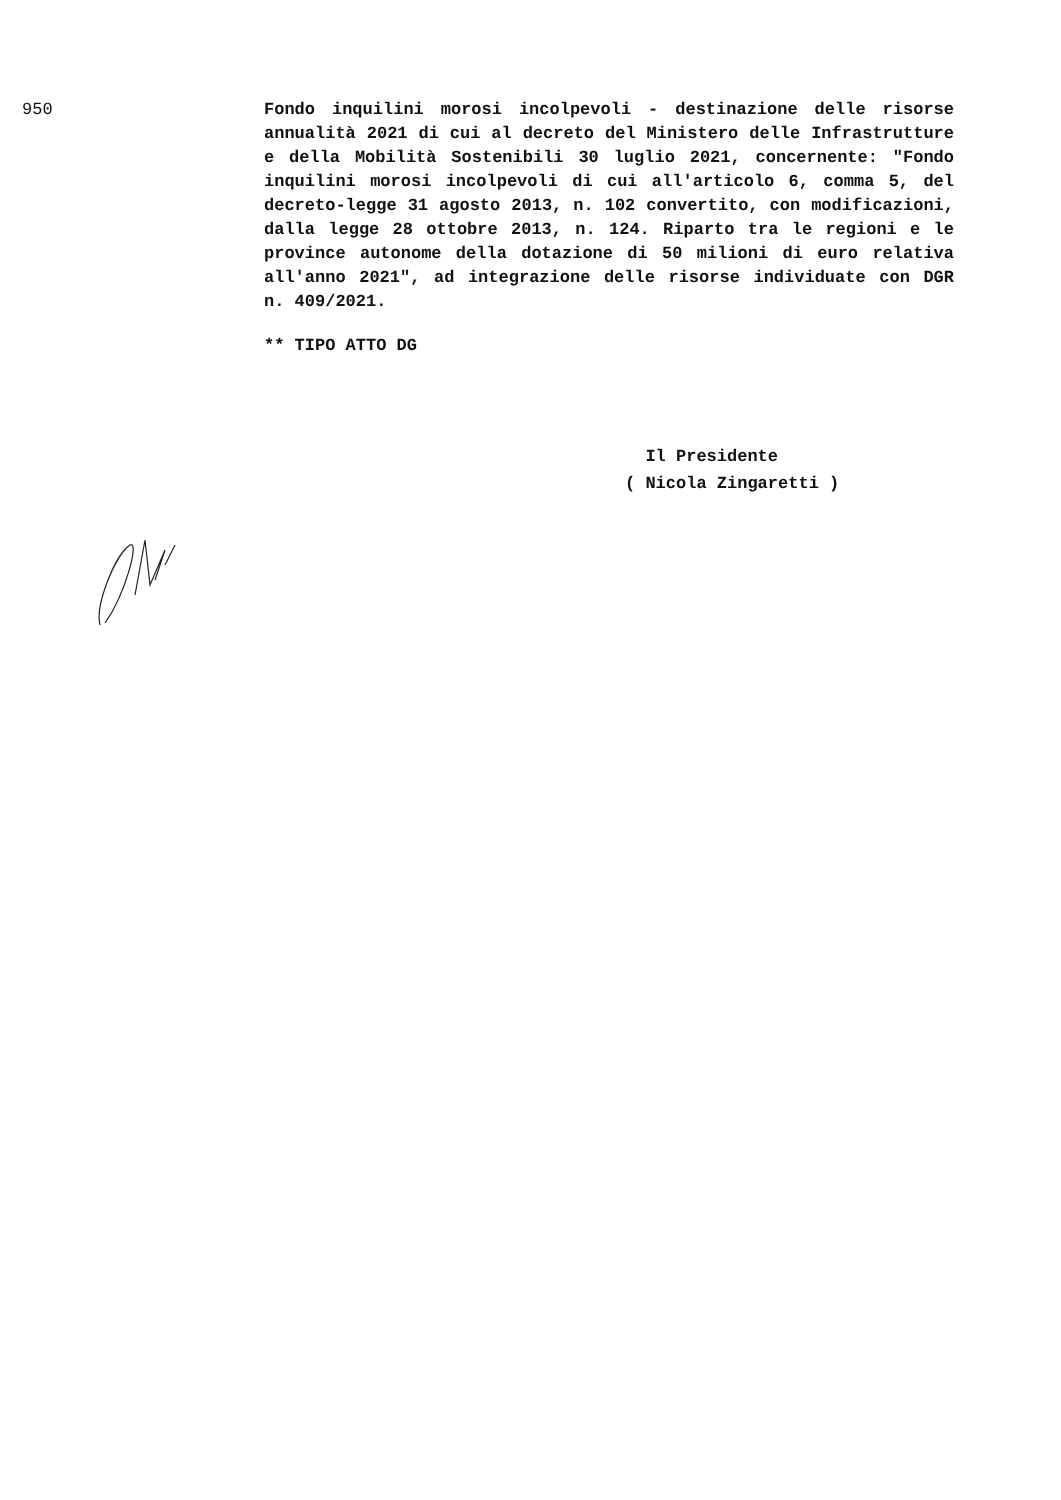950 Fondo inquilini morosi incolpevoli - destinazione delle risorse annualità 2021 di cui al decreto del Ministero delle Infrastrutture e della Mobilità Sostenibili 30 luglio 2021, concernente: "Fondo inquilini morosi incolpevoli di cui all'articolo 6, comma 5, del decreto-legge 31 agosto 2013, n. 102 convertito, con modificazioni, dalla legge 28 ottobre 2013, n. 124. Riparto tra le regioni e le province autonome della dotazione di 50 milioni di euro relativa all'anno 2021", ad integrazione delle risorse individuate con DGR n. 409/2021.
** TIPO ATTO DG
Il Presidente
( Nicola Zingaretti )